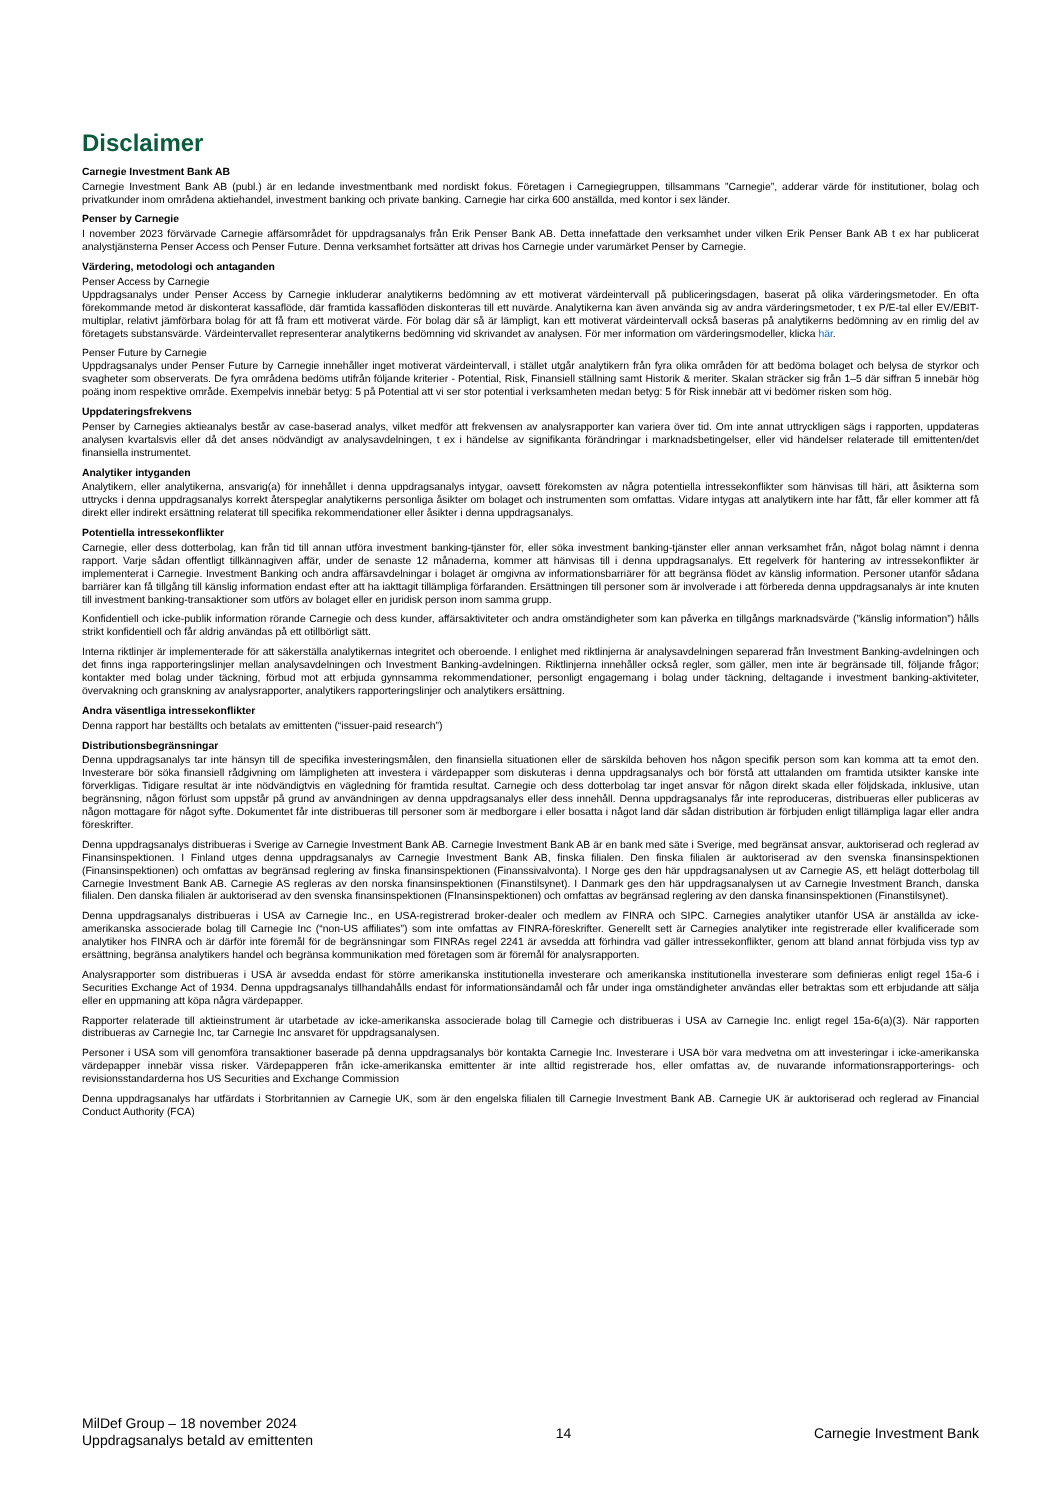Disclaimer
Carnegie Investment Bank AB
Carnegie Investment Bank AB (publ.) är en ledande investmentbank med nordiskt fokus. Företagen i Carnegiegruppen, tillsammans ”Carnegie”, adderar värde för institutioner, bolag och privatkunder inom områdena aktiehandel, investment banking och private banking. Carnegie har cirka 600 anställda, med kontor i sex länder.
Penser by Carnegie
I november 2023 förvärvade Carnegie affärsområdet för uppdragsanalys från Erik Penser Bank AB. Detta innefattade den verksamhet under vilken Erik Penser Bank AB t ex har publicerat analystjänsterna Penser Access och Penser Future. Denna verksamhet fortsätter att drivas hos Carnegie under varumärket Penser by Carnegie.
Värdering, metodologi och antaganden
Penser Access by Carnegie
Uppdragsanalys under Penser Access by Carnegie inkluderar analytikerns bedömning av ett motiverat värdeintervall på publiceringsdagen, baserat på olika värderingsmetoder. En ofta förekommande metod är diskonterat kassaflöde, där framtida kassaflöden diskonteras till ett nuvärde. Analytikerna kan även använda sig av andra värderingsmetoder, t ex P/E-tal eller EV/EBIT-multiplar, relativt jämförbara bolag för att få fram ett motiverat värde. För bolag där så är lämpligt, kan ett motiverat värdeintervall också baseras på analytikerns bedömning av en rimlig del av företagets substansvärde. Värdeintervallet representerar analytikerns bedömning vid skrivandet av analysen. För mer information om värderingsmodeller, klicka här.
Penser Future by Carnegie
Uppdragsanalys under Penser Future by Carnegie innehåller inget motiverat värdeintervall, i stället utgår analytikern från fyra olika områden för att bedöma bolaget och belysa de styrkor och svagheter som observerats. De fyra områdena bedöms utifrån följande kriterier - Potential, Risk, Finansiell ställning samt Historik & meriter. Skalan sträcker sig från 1–5 där siffran 5 innebär hög poäng inom respektive område. Exempelvis innebär betyg: 5 på Potential att vi ser stor potential i verksamheten medan betyg: 5 för Risk innebär att vi bedömer risken som hög.
Uppdateringsfrekvens
Penser by Carnegies aktieanalys består av case-baserad analys, vilket medför att frekvensen av analysrapporter kan variera över tid. Om inte annat uttryckligen sägs i rapporten, uppdateras analysen kvartalsvis eller då det anses nödvändigt av analysavdelningen, t ex i händelse av signifikanta förändringar i marknadsbetingelser, eller vid händelser relaterade till emittenten/det finansiella instrumentet.
Analytiker intyganden
Analytikern, eller analytikerna, ansvarig(a) för innehållet i denna uppdragsanalys intygar, oavsett förekomsten av några potentiella intressekonflikter som hänvisas till häri, att åsikterna som uttrycks i denna uppdragsanalys korrekt återspeglar analytikerns personliga åsikter om bolaget och instrumenten som omfattas. Vidare intygas att analytikern inte har fått, får eller kommer att få direkt eller indirekt ersättning relaterat till specifika rekommendationer eller åsikter i denna uppdragsanalys.
Potentiella intressekonflikter
Carnegie, eller dess dotterbolag, kan från tid till annan utföra investment banking-tjänster för, eller söka investment banking-tjänster eller annan verksamhet från, något bolag nämnt i denna rapport. Varje sådan offentligt tillkännagiven affär, under de senaste 12 månaderna, kommer att hänvisas till i denna uppdragsanalys. Ett regelverk för hantering av intressekonflikter är implementerat i Carnegie. Investment Banking och andra affärsavdelningar i bolaget är omgivna av informationsbarriärer för att begränsa flödet av känslig information. Personer utanför sådana barriärer kan få tillgång till känslig information endast efter att ha iakttagit tillämpliga förfaranden. Ersättningen till personer som är involverade i att förbereda denna uppdragsanalys är inte knuten till investment banking-transaktioner som utförs av bolaget eller en juridisk person inom samma grupp.
Konfidentiell och icke-publik information rörande Carnegie och dess kunder, affärsaktiviteter och andra omständigheter som kan påverka en tillgångs marknadsvärde (”känslig information”) hålls strikt konfidentiell och får aldrig användas på ett otillbörligt sätt.
Interna riktlinjer är implementerade för att säkerställa analytikernas integritet och oberoende. I enlighet med riktlinjerna är analysavdelningen separerad från Investment Banking-avdelningen och det finns inga rapporteringslinjer mellan analysavdelningen och Investment Banking-avdelningen. Riktlinjerna innehåller också regler, som gäller, men inte är begränsade till, följande frågor; kontakter med bolag under täckning, förbud mot att erbjuda gynnsamma rekommendationer, personligt engagemang i bolag under täckning, deltagande i investment banking-aktiviteter, övervakning och granskning av analysrapporter, analytikers rapporteringslinjer och analytikers ersättning.
Andra väsentliga intressekonflikter
Denna rapport har beställts och betalats av emittenten (“issuer-paid research”)
Distributionsbegränsningar
Denna uppdragsanalys tar inte hänsyn till de specifika investeringsmålen, den finansiella situationen eller de särskilda behoven hos någon specifik person som kan komma att ta emot den. Investerare bör söka finansiell rådgivning om lämpligheten att investera i värdepapper som diskuteras i denna uppdragsanalys och bör förstå att uttalanden om framtida utsikter kanske inte förverkligas. Tidigare resultat är inte nödvändigtvis en vägledning för framtida resultat. Carnegie och dess dotterbolag tar inget ansvar för någon direkt skada eller följdskada, inklusive, utan begränsning, någon förlust som uppstår på grund av användningen av denna uppdragsanalys eller dess innehåll. Denna uppdragsanalys får inte reproduceras, distribueras eller publiceras av någon mottagare för något syfte. Dokumentet får inte distribueras till personer som är medborgare i eller bosatta i något land där sådan distribution är förbjuden enligt tillämpliga lagar eller andra föreskrifter.
Denna uppdragsanalys distribueras i Sverige av Carnegie Investment Bank AB. Carnegie Investment Bank AB är en bank med säte i Sverige, med begränsat ansvar, auktoriserad och reglerad av Finansinspektionen. I Finland utges denna uppdragsanalys av Carnegie Investment Bank AB, finska filialen. Den finska filialen är auktoriserad av den svenska finansinspektionen (Finansinspektionen) och omfattas av begränsad reglering av finska finansinspektionen (Finanssivalvonta). I Norge ges den här uppdragsanalysen ut av Carnegie AS, ett helägt dotterbolag till Carnegie Investment Bank AB. Carnegie AS regleras av den norska finansinspektionen (Finanstilsynet). I Danmark ges den här uppdragsanalysen ut av Carnegie Investment Branch, danska filialen. Den danska filialen är auktoriserad av den svenska finansinspektionen (FInansinspektionen) och omfattas av begränsad reglering av den danska finansinspektionen (Finanstilsynet).
Denna uppdragsanalys distribueras i USA av Carnegie Inc., en USA-registrerad broker-dealer och medlem av FINRA och SIPC. Carnegies analytiker utanför USA är anställda av icke-amerikanska associerade bolag till Carnegie Inc (“non-US affiliates”) som inte omfattas av FINRA-föreskrifter. Generellt sett är Carnegies analytiker inte registrerade eller kvalificerade som analytiker hos FINRA och är därför inte föremål för de begränsningar som FINRAs regel 2241 är avsedda att förhindra vad gäller intressekonflikter, genom att bland annat förbjuda viss typ av ersättning, begränsa analytikers handel och begränsa kommunikation med företagen som är föremål för analysrapporten.
Analysrapporter som distribueras i USA är avsedda endast för större amerikanska institutionella investerare och amerikanska institutionella investerare som definieras enligt regel 15a-6 i Securities Exchange Act of 1934. Denna uppdragsanalys tillhandahålls endast för informationsändamål och får under inga omständigheter användas eller betraktas som ett erbjudande att sälja eller en uppmaning att köpa några värdepapper.
Rapporter relaterade till aktieinstrument är utarbetade av icke-amerikanska associerade bolag till Carnegie och distribueras i USA av Carnegie Inc. enligt regel 15a-6(a)(3). När rapporten distribueras av Carnegie Inc, tar Carnegie Inc ansvaret för uppdragsanalysen.
Personer i USA som vill genomföra transaktioner baserade på denna uppdragsanalys bör kontakta Carnegie Inc. Investerare i USA bör vara medvetna om att investeringar i icke-amerikanska värdepapper innebär vissa risker. Värdepapperen från icke-amerikanska emittenter är inte alltid registrerade hos, eller omfattas av, de nuvarande informationsrapporterings- och revisionsstandarderna hos US Securities and Exchange Commission
Denna uppdragsanalys har utfärdats i Storbritannien av Carnegie UK, som är den engelska filialen till Carnegie Investment Bank AB. Carnegie UK är auktoriserad och reglerad av Financial Conduct Authority (FCA)
MilDef Group – 18 november 2024
Uppdragsanalys betald av emittenten
14 Carnegie Investment Bank